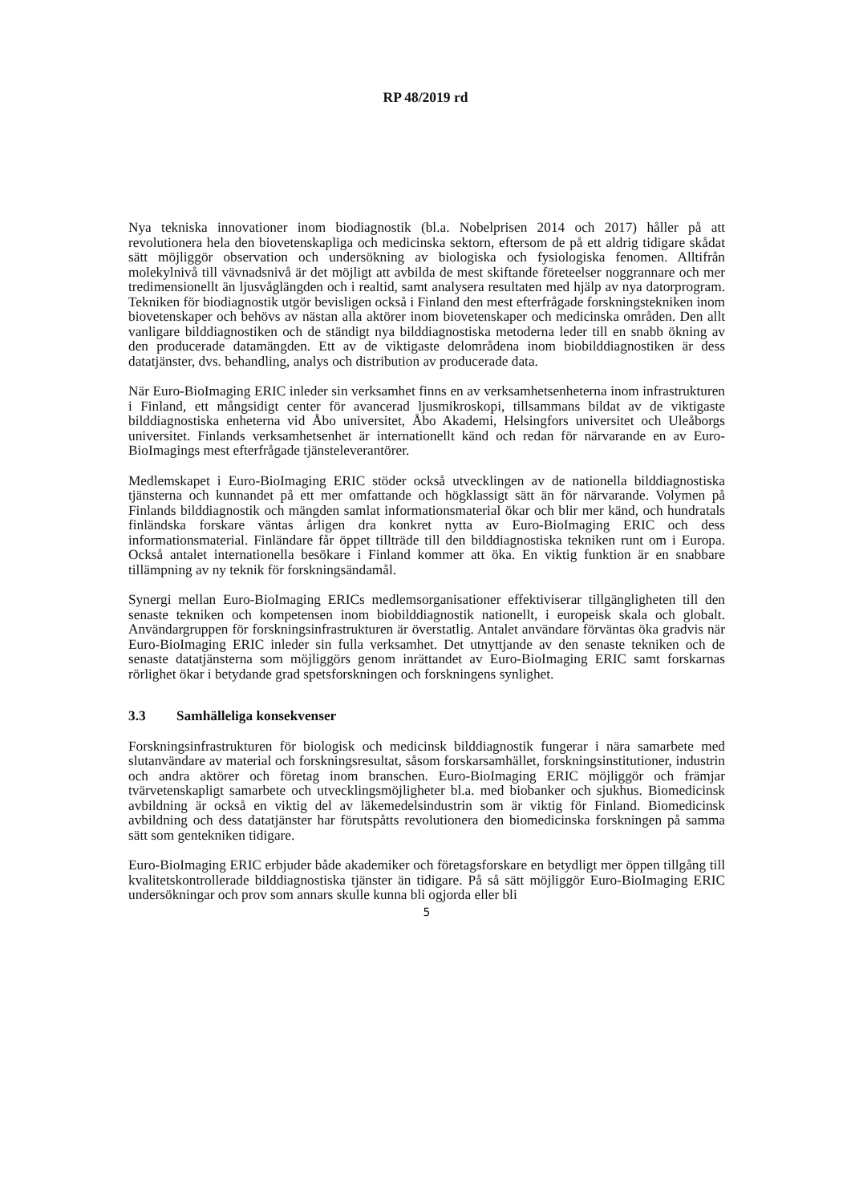RP 48/2019 rd
Nya tekniska innovationer inom biodiagnostik (bl.a. Nobelprisen 2014 och 2017) håller på att revolutionera hela den bioveten­skapliga och medicinska sektorn, eftersom de på ett aldrig tidigare skådat sätt möjliggör observation och undersökning av biologiska och fysiologiska fenomen. Alltifrån molekylnivå till vävnadsnivå är det möjligt att avbilda de mest skiftande företeelser noggrannare och mer tredimensionellt än ljusvåglängden och i realtid, samt analysera resultaten med hjälp av nya datorprogram. Tekniken för biodiagnostik utgör bevisligen också i Finland den mest efterfrågade forskningstekniken inom biovetenskaper och behövs av nästan alla aktörer inom biovetenskaper och medicinska områden. Den allt vanligare bilddiagnostiken och de ständigt nya bilddiagnostiska metoderna leder till en snabb ökning av den producerade datamängden. Ett av de viktigaste delområdena inom biobilddiagnostiken är dess datatjänster, dvs. behandling, analys och distribution av producerade data.
När Euro-BioImaging ERIC inleder sin verksamhet finns en av verksamhetsenheterna inom infrastrukturen i Finland, ett mångsidigt center för avancerad ljusmikroskopi, tillsammans bildat av de viktigaste bilddiagnostiska enheterna vid Åbo universitet, Åbo Akademi, Helsingfors universitet och Uleåborgs universitet. Finlands verksamhetsenhet är internationellt känd och redan för närvarande en av Euro-BioImagings mest efterfrågade tjänsteleverantörer.
Medlemskapet i Euro-BioImaging ERIC stöder också utvecklingen av de nationella bilddiagnostiska tjänsterna och kunnandet på ett mer omfattande och högklassigt sätt än för närvarande. Volymen på Finlands bilddiagnostik och mängden samlat informationsmaterial ökar och blir mer känd, och hundratals finländska forskare väntas årligen dra konkret nytta av Euro-BioImaging ERIC och dess informationsmaterial. Finländare får öppet tillträde till den bilddiagnostiska tekniken runt om i Europa. Också antalet internationella besökare i Finland kommer att öka. En viktig funktion är en snabbare tillämpning av ny teknik för forskningsändamål.
Synergi mellan Euro-BioImaging ERICs medlemsorganisationer effektiviserar tillgängligheten till den senaste tekniken och kompetensen inom biobilddiagnostik nationellt, i europeisk skala och globalt. Användargruppen för forskningsinfrastrukturen är överstatlig. Antalet användare förväntas öka gradvis när Euro-BioImaging ERIC inleder sin fulla verksamhet. Det utnyttjande av den senaste tekniken och de senaste datatjänsterna som möjliggörs genom inrättandet av Euro-BioImaging ERIC samt forskarnas rörlighet ökar i betydande grad spetsforskningen och forskningens synlighet.
3.3 Samhälleliga konsekvenser
Forskningsinfrastrukturen för biologisk och medicinsk bilddiagnostik fungerar i nära samarbete med slutanvändare av material och forskningsresultat, såsom forskarsamhället, forskningsinstitutioner, industrin och andra aktörer och företag inom branschen. Euro-BioImaging ERIC möjliggör och främjar tvärvetenskapligt samarbete och utvecklingsmöjligheter bl.a. med biobanker och sjukhus. Biomedicinsk avbildning är också en viktig del av läkemedelsindustrin som är viktig för Finland. Biomedicinsk avbildning och dess datatjänster har förutspåtts revolutionera den biomedicinska forskningen på samma sätt som gentekniken tidigare.
Euro-BioImaging ERIC erbjuder både akademiker och företagsforskare en betydligt mer öppen tillgång till kvalitetskontrollerade bilddiagnostiska tjänster än tidigare. På så sätt möjliggör Euro-BioImaging ERIC undersökningar och prov som annars skulle kunna bli ogjorda eller bli
5